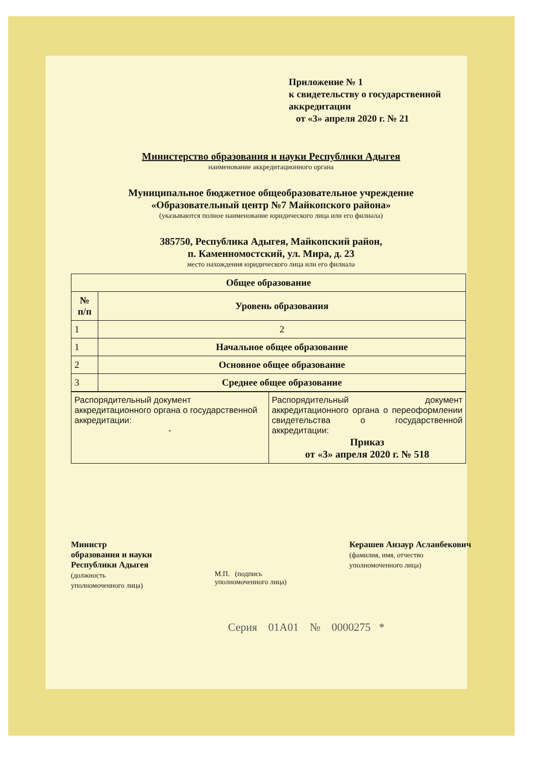Приложение № 1
к свидетельству о государственной
аккредитации
от «3» апреля 2020 г. № 21
Министерство образования и науки Республики Адыгея
наименование аккредитационного органа
Муниципальное бюджетное общеобразовательное учреждение
«Образовательный центр №7 Майкопского района»
(указываются полное наименование юридического лица или его филиала)
385750, Республика Адыгея, Майкопский район,
п. Каменномостский, ул. Мира, д. 23
место нахождения юридического лица или его филиала
| Общее образование | |
| --- | --- |
| № п/п | Уровень образования |
| 1 | 2 |
| 1 | Начальное общее образование |
| 2 | Основное общее образование |
| 3 | Среднее общее образование |
| Распорядительный документ аккредитационного органа о государственной аккредитации: - | Распорядительный документ аккредитационного органа о переоформлении свидетельства о государственной аккредитации: Приказ от «3» апреля 2020 г. № 518 |
Министр
образования и науки
Республики Адыгея
(должность
уполномоченного лица)
М.П. (подпись
уполномоченного лица)
Керашев Анзаур Асланбекович
(фамилия, имя, отчество
уполномоченного лица)
Серия 01А01 № 0000275 *